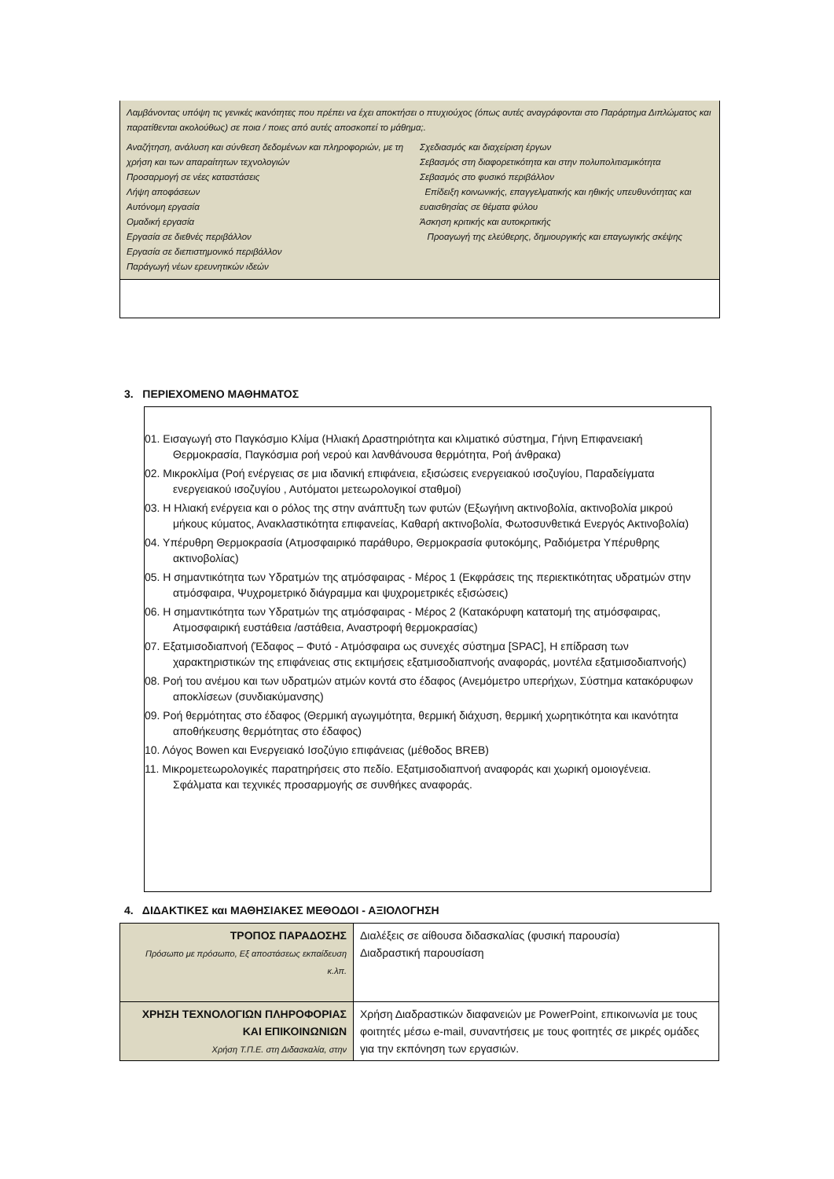Λαμβάνοντας υπόψη τις γενικές ικανότητες που πρέπει να έχει αποκτήσει ο πτυχιούχος (όπως αυτές αναγράφονται στο Παράρτημα Διπλώματος και παρατίθενται ακολούθως) σε ποια / ποιες από αυτές αποσκοπεί το μάθημα;.
Αναζήτηση, ανάλυση και σύνθεση δεδομένων και πληροφοριών, με τη χρήση και των απαραίτητων τεχνολογιών
Προσαρμογή σε νέες καταστάσεις
Λήψη αποφάσεων
Αυτόνομη εργασία
Ομαδική εργασία
Εργασία σε διεθνές περιβάλλον
Εργασία σε διεπιστημονικό περιβάλλον
Παράγωγή νέων ερευνητικών ιδεών
Σχεδιασμός και διαχείριση έργων
Σεβασμός στη διαφορετικότητα και στην πολυπολιτισμικότητα
Σεβασμός στο φυσικό περιβάλλον
Επίδειξη κοινωνικής, επαγγελματικής και ηθικής υπευθυνότητας και ευαισθησίας σε θέματα φύλου
Άσκηση κριτικής και αυτοκριτικής
Προαγωγή της ελεύθερης, δημιουργικής και επαγωγικής σκέψης
3. ΠΕΡΙΕΧΟΜΕΝΟ ΜΑΘΗΜΑΤΟΣ
01. Εισαγωγή στο Παγκόσμιο Κλίμα (Ηλιακή Δραστηριότητα και κλιματικό σύστημα, Γήινη Επιφανειακή Θερμοκρασία, Παγκόσμια ροή νερού και λανθάνουσα θερμότητα, Ροή άνθρακα)
02. Μικροκλίμα (Ροή ενέργειας σε μια ιδανική επιφάνεια, εξισώσεις ενεργειακού ισοζυγίου, Παραδείγματα ενεργειακού ισοζυγίου , Αυτόματοι μετεωρολογικοί σταθμοί)
03. Η Ηλιακή ενέργεια και ο ρόλος της στην ανάπτυξη των φυτών (Εξωγήινη ακτινοβολία, ακτινοβολία μικρού μήκους κύματος, Ανακλαστικότητα επιφανείας, Καθαρή ακτινοβολία, Φωτοσυνθετικά Ενεργός Ακτινοβολία)
04. Υπέρυθρη Θερμοκρασία (Ατμοσφαιρικό παράθυρο, Θερμοκρασία φυτοκόμης, Ραδιόμετρα Υπέρυθρης ακτινοβολίας)
05. Η σημαντικότητα των Υδρατμών της ατμόσφαιρας - Μέρος 1 (Εκφράσεις της περιεκτικότητας υδρατμών στην ατμόσφαιρα, Ψυχρομετρικό διάγραμμα και ψυχρομετρικές εξισώσεις)
06. Η σημαντικότητα των Υδρατμών της ατμόσφαιρας - Μέρος 2 (Κατακόρυφη κατατομή της ατμόσφαιρας, Ατμοσφαιρική ευστάθεια /αστάθεια, Αναστροφή θερμοκρασίας)
07. Εξατμισοδιαπνοή (Έδαφος – Φυτό - Ατμόσφαιρα ως συνεχές σύστημα [SPAC], Η επίδραση των χαρακτηριστικών της επιφάνειας στις εκτιμήσεις εξατμισοδιαπνοής αναφοράς, μοντέλα εξατμισοδιαπνοής)
08. Ροή του ανέμου και των υδρατμών ατμών κοντά στο έδαφος (Ανεμόμετρο υπερήχων, Σύστημα κατακόρυφων αποκλίσεων (συνδιακύμανσης)
09. Ροή θερμότητας στο έδαφος (Θερμική αγωγιμότητα, θερμική διάχυση, θερμική χωρητικότητα και ικανότητα αποθήκευσης θερμότητας στο έδαφος)
10. Λόγος Bowen και Ενεργειακό Ισοζύγιο επιφάνειας (μέθοδος BREB)
11. Μικρομετεωρολογικές παρατηρήσεις στο πεδίο. Εξατμισοδιαπνοή αναφοράς και χωρική ομοιογένεια. Σφάλματα και τεχνικές προσαρμογής σε συνθήκες αναφοράς.
4. ΔΙΔΑΚΤΙΚΕΣ και ΜΑΘΗΣΙΑΚΕΣ ΜΕΘΟΔΟΙ - ΑΞΙΟΛΟΓΗΣΗ
| ΤΡΟΠΟΣ ΠΑΡΑΔΟΣΗΣ Πρόσωπο με πρόσωπο, Εξ αποστάσεως εκπαίδευση κ.λπ. | Διαλέξεις σε αίθουσα διδασκαλίας (φυσική παρουσία) Διαδραστική παρουσίαση |
| ΧΡΗΣΗ ΤΕΧΝΟΛΟΓΙΩΝ ΠΛΗΡΟΦΟΡΙΑΣ ΚΑΙ ΕΠΙΚΟΙΝΩΝΙΩΝ Χρήση Τ.Π.Ε. στη Διδασκαλία, στην | Χρήση Διαδραστικών διαφανειών με PowerPoint, επικοινωνία με τους φοιτητές μέσω e-mail, συναντήσεις με τους φοιτητές σε μικρές ομάδες για την εκπόνηση των εργασιών. |